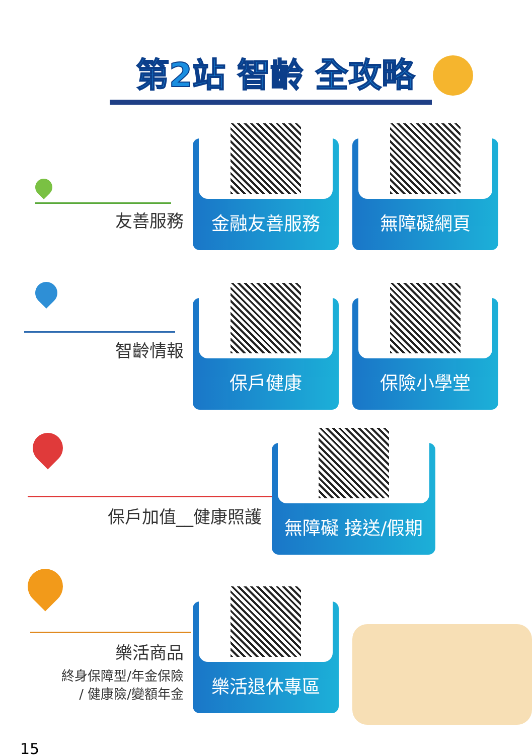第2站 智齡 全攻略
友善服務
金融友善服務 無障礙網頁
智齡情報
保戶健康 保險小學堂
保戶加值__健康照護
無障礙 接送/假期
樂活商品
終身保障型/年金保險
/ 健康險/變額年金
樂活退休專區
15